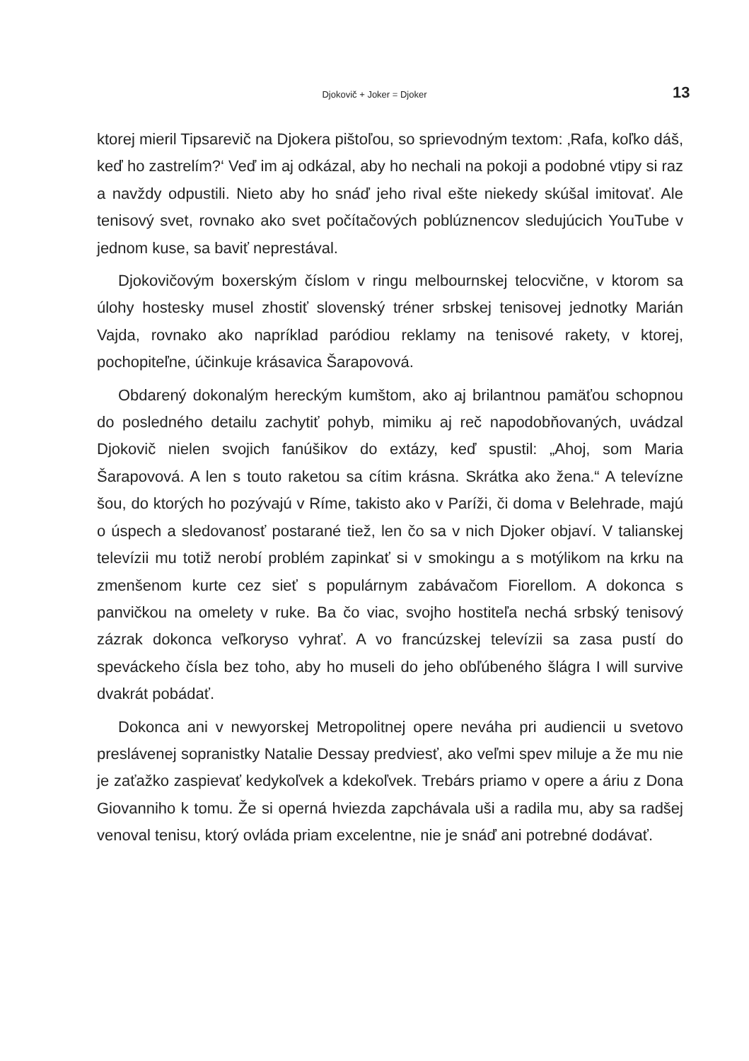Djokovič + Joker = Djoker 13
ktorej mieril Tipsarevič na Djokera pištoľou, so sprievodným textom: ‚Rafa, koľko dáš, keď ho zastrelím?‘ Veď im aj odkázal, aby ho nechali na pokoji a podobné vtipy si raz a navždy odpustili. Nieto aby ho snáď jeho rival ešte niekedy skúšal imitovať. Ale tenisový svet, rovnako ako svet počítačových poblúznencov sledujúcich YouTube v jednom kuse, sa baviť neprestával.
Djokovičovým boxerským číslom v ringu melbournskej telocvične, v ktorom sa úlohy hostesky musel zhostiť slovenský tréner srbskej tenisovej jednotky Marián Vajda, rovnako ako napríklad paródiou reklamy na tenisové rakety, v ktorej, pochopiteľne, účinkuje krásavica Šarapovová.
Obdarený dokonalým hereckým kumštom, ako aj brilantnou pamäťou schopnou do posledného detailu zachytiť pohyb, mimiku aj reč napodobňovaných, uvádzal Djokovič nielen svojich fanúšikov do extázy, keď spustil: „Ahoj, som Maria Šarapovová. A len s touto raketou sa cítim krásna. Skrátka ako žena.“ A televízne šou, do ktorých ho pozývajú v Ríme, takisto ako v Paríži, či doma v Belehrade, majú o úspech a sledovanosť postarané tiež, len čo sa v nich Djoker objaví. V talianskej televízii mu totiž nerobí problém zapinkať si v smokingu a s motýlikom na krku na zmenšenom kurte cez sieť s populárnym zabávačom Fiorellom. A dokonca s panvičkou na omelety v ruke. Ba čo viac, svojho hostiteľa nechá srbský tenisový zázrak dokonca veľkoryso vyhrať. A vo francúzskej televízii sa zasa pustí do speváckeho čísla bez toho, aby ho museli do jeho obľúbeného šlágra I will survive dvakrát pobádať.
Dokonca ani v newyorskej Metropolitnej opere neváha pri audiencii u svetovo preslávenej sopranistky Natalie Dessay predviesť, ako veľmi spev miluje a že mu nie je zaťažko zaspievať kedykoľvek a kdekoľvek. Trebárs priamo v opere a áriu z Dona Giovanniho k tomu. Že si operná hviezda zapchávala uši a radila mu, aby sa radšej venoval tenisu, ktorý ovláda priam excelentne, nie je snáď ani potrebné dodávať.